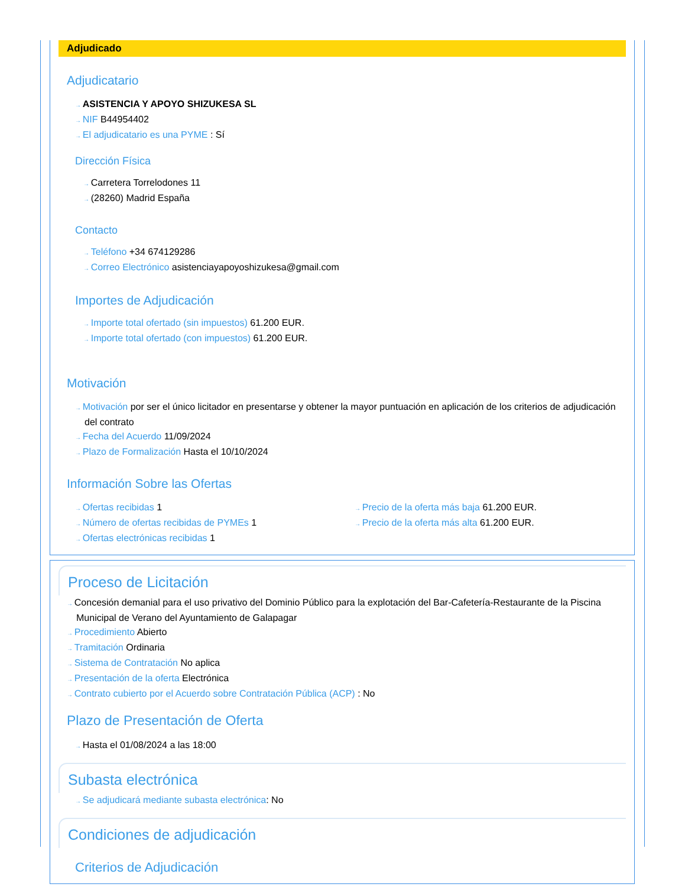Adjudicado
Adjudicatario
ASISTENCIA Y APOYO SHIZUKESA SL
NIF B44954402
El adjudicatario es una PYME : Sí
Dirección Física
Carretera Torrelodones 11
(28260) Madrid España
Contacto
Teléfono +34 674129286
Correo Electrónico asistenciayapoyoshizukesa@gmail.com
Importes de Adjudicación
Importe total ofertado (sin impuestos) 61.200 EUR.
Importe total ofertado (con impuestos) 61.200 EUR.
Motivación
Motivación por ser el único licitador en presentarse y obtener la mayor puntuación en aplicación de los criterios de adjudicación del contrato
Fecha del Acuerdo 11/09/2024
Plazo de Formalización Hasta el 10/10/2024
Información Sobre las Ofertas
Ofertas recibidas 1
Número de ofertas recibidas de PYMEs 1
Ofertas electrónicas recibidas 1
Precio de la oferta más baja 61.200 EUR.
Precio de la oferta más alta 61.200 EUR.
Proceso de Licitación
Concesión demanial para el uso privativo del Dominio Público para la explotación del Bar-Cafetería-Restaurante de la Piscina Municipal de Verano del Ayuntamiento de Galapagar
Procedimiento Abierto
Tramitación Ordinaria
Sistema de Contratación No aplica
Presentación de la oferta Electrónica
Contrato cubierto por el Acuerdo sobre Contratación Pública (ACP) : No
Plazo de Presentación de Oferta
Hasta el 01/08/2024 a las 18:00
Subasta electrónica
Se adjudicará mediante subasta electrónica: No
Condiciones de adjudicación
Criterios de Adjudicación